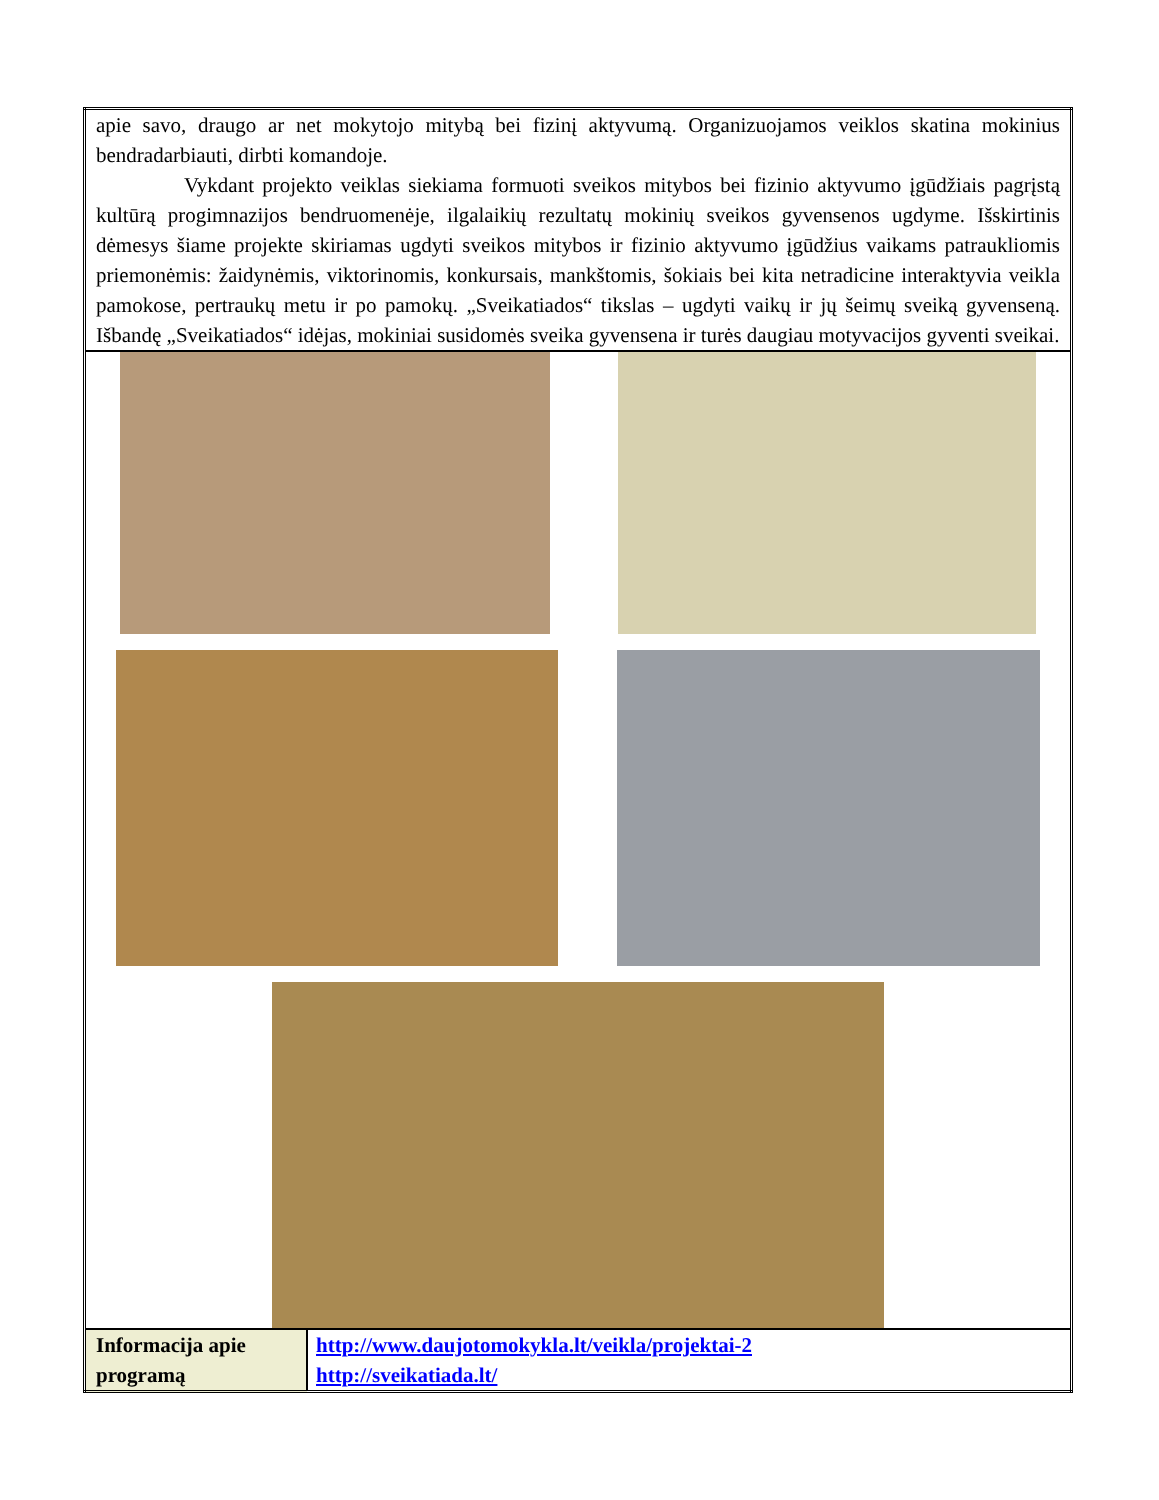| apie savo, draugo ar net mokytojo mitybą bei fizinį aktyvumą. Organizuojamos veiklos skatina mokinius bendradarbiauti, dirbti komandoje. Vykdant projekto veiklas siekiama formuoti sveikos mitybos bei fizinio aktyvumo įgūdžiais pagrįstą kultūrą progimnazijos bendruomenėje, ilgalaikių rezultatų mokinių sveikos gyvensenos ugdyme. Išskirtinis dėmesys šiame projekte skiriamas ugdyti sveikos mitybos ir fizinio aktyvumo įgūdžius vaikams patraukliomis priemonėmis: žaidynėmis, viktorinomis, konkursais, mankštomis, šokiais bei kita netradicine interaktyvia veikla pamokose, pertraukų metu ir po pamokų. „Sveikatiados“ tikslas – ugdyti vaikų ir jų šeimų sveiką gyvenseną. Išbandę „Sveikatiados“ idėjas, mokiniai susidomės sveika gyvensena ir turės daugiau motyvacijos gyventi sveikai. | |
| Informacija apie programą | http://www.daujotomokykla.lt/veikla/projektai-2 http://sveikatiada.lt/ |